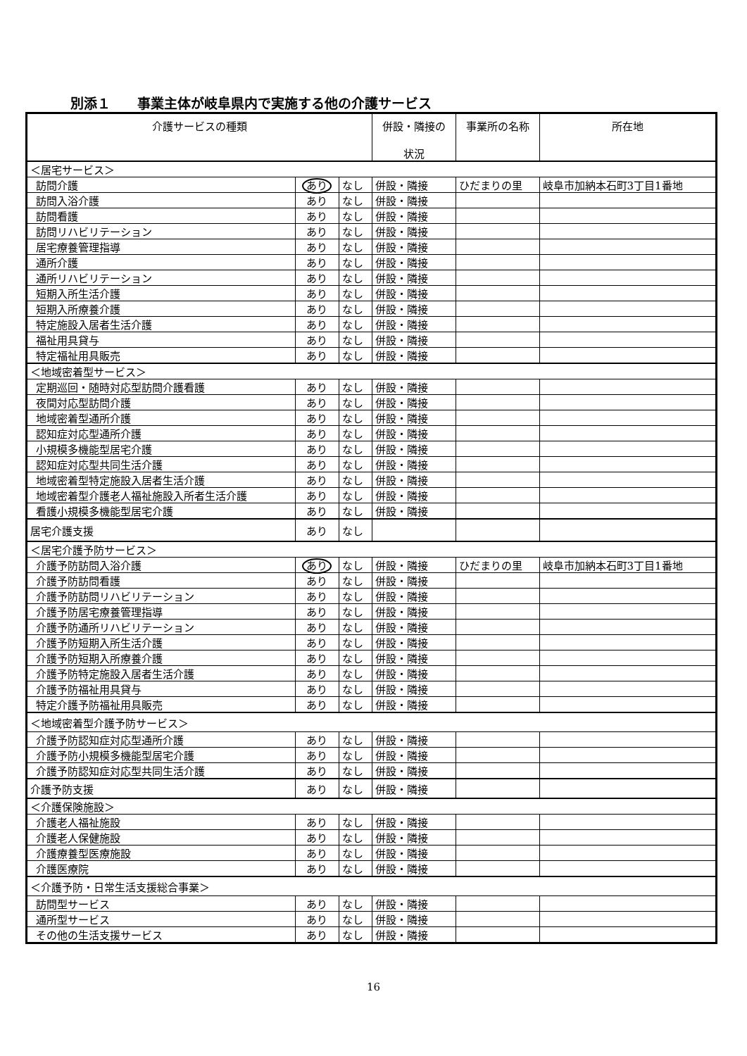別添１　　事業主体が岐阜県内で実施する他の介護サービス
| 介護サービスの種類 | | | 併設・隣接の 状況 | 事業所の名称 | 所在地 |
| --- | --- | --- | --- | --- | --- |
| ＜居宅サービス＞ | | | | | |
| 訪問介護 | あり | なし | 併設・隣接 | ひだまりの里 | 岐阜市加納本石町3丁目1番地 |
| 訪問入浴介護 | あり | なし | 併設・隣接 | | |
| 訪問看護 | あり | なし | 併設・隣接 | | |
| 訪問リハビリテーション | あり | なし | 併設・隣接 | | |
| 居宅療養管理指導 | あり | なし | 併設・隣接 | | |
| 通所介護 | あり | なし | 併設・隣接 | | |
| 通所リハビリテーション | あり | なし | 併設・隣接 | | |
| 短期入所生活介護 | あり | なし | 併設・隣接 | | |
| 短期入所療養介護 | あり | なし | 併設・隣接 | | |
| 特定施設入居者生活介護 | あり | なし | 併設・隣接 | | |
| 福祉用具貸与 | あり | なし | 併設・隣接 | | |
| 特定福祉用具販売 | あり | なし | 併設・隣接 | | |
| ＜地域密着型サービス＞ | | | | | |
| 定期巡回・随時対応型訪問介護看護 | あり | なし | 併設・隣接 | | |
| 夜間対応型訪問介護 | あり | なし | 併設・隣接 | | |
| 地域密着型通所介護 | あり | なし | 併設・隣接 | | |
| 認知症対応型通所介護 | あり | なし | 併設・隣接 | | |
| 小規模多機能型居宅介護 | あり | なし | 併設・隣接 | | |
| 認知症対応型共同生活介護 | あり | なし | 併設・隣接 | | |
| 地域密着型特定施設入居者生活介護 | あり | なし | 併設・隣接 | | |
| 地域密着型介護老人福祉施設入所者生活介護 | あり | なし | 併設・隣接 | | |
| 看護小規模多機能型居宅介護 | あり | なし | 併設・隣接 | | |
| 居宅介護支援 | あり | なし | | | |
| ＜居宅介護予防サービス＞ | | | | | |
| 介護予防訪問入浴介護 | あり | なし | 併設・隣接 | ひだまりの里 | 岐阜市加納本石町3丁目1番地 |
| 介護予防訪問看護 | あり | なし | 併設・隣接 | | |
| 介護予防訪問リハビリテーション | あり | なし | 併設・隣接 | | |
| 介護予防居宅療養管理指導 | あり | なし | 併設・隣接 | | |
| 介護予防通所リハビリテーション | あり | なし | 併設・隣接 | | |
| 介護予防短期入所生活介護 | あり | なし | 併設・隣接 | | |
| 介護予防短期入所療養介護 | あり | なし | 併設・隣接 | | |
| 介護予防特定施設入居者生活介護 | あり | なし | 併設・隣接 | | |
| 介護予防福祉用具貸与 | あり | なし | 併設・隣接 | | |
| 特定介護予防福祉用具販売 | あり | なし | 併設・隣接 | | |
| ＜地域密着型介護予防サービス＞ | | | | | |
| 介護予防認知症対応型通所介護 | あり | なし | 併設・隣接 | | |
| 介護予防小規模多機能型居宅介護 | あり | なし | 併設・隣接 | | |
| 介護予防認知症対応型共同生活介護 | あり | なし | 併設・隣接 | | |
| 介護予防支援 | あり | なし | 併設・隣接 | | |
| ＜介護保険施設＞ | | | | | |
| 介護老人福祉施設 | あり | なし | 併設・隣接 | | |
| 介護老人保健施設 | あり | なし | 併設・隣接 | | |
| 介護療養型医療施設 | あり | なし | 併設・隣接 | | |
| 介護医療院 | あり | なし | 併設・隣接 | | |
| ＜介護予防・日常生活支援総合事業＞ | | | | | |
| 訪問型サービス | あり | なし | 併設・隣接 | | |
| 通所型サービス | あり | なし | 併設・隣接 | | |
| その他の生活支援サービス | あり | なし | 併設・隣接 | | |
16